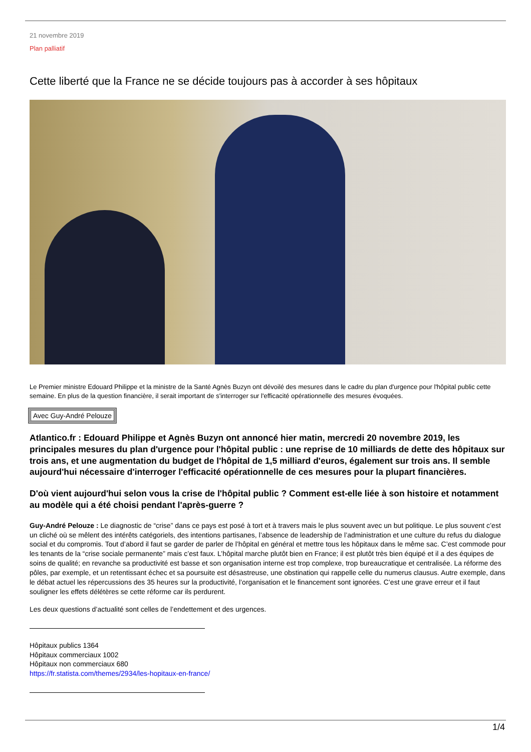21 novembre 2019
Plan palliatif
Cette liberté que la France ne se décide toujours pas à accorder à ses hôpitaux
Le Premier ministre Edouard Philippe et la ministre de la Santé Agnès Buzyn ont dévoilé des mesures dans le cadre du plan d'urgence pour l'hôpital public cette semaine. En plus de la question financière, il serait important de s'interroger sur l'efficacité opérationnelle des mesures évoquées.
Avec Guy-André Pelouze
Atlantico.fr : Edouard Philippe et Agnès Buzyn ont annoncé hier matin, mercredi 20 novembre 2019, les principales mesures du plan d'urgence pour l'hôpital public : une reprise de 10 milliards de dette des hôpitaux sur trois ans, et une augmentation du budget de l'hôpital de 1,5 milliard d'euros, également sur trois ans. Il semble aujourd'hui nécessaire d'interroger l'efficacité opérationnelle de ces mesures pour la plupart financières.
D'où vient aujourd'hui selon vous la crise de l'hôpital public ? Comment est-elle liée à son histoire et notamment au modèle qui a été choisi pendant l'après-guerre ?
Guy-André Pelouze : Le diagnostic de “crise” dans ce pays est posé à tort et à travers mais le plus souvent avec un but politique. Le plus souvent c’est un cliché où se mêlent des intérêts catégoriels, des intentions partisanes, l’absence de leadership de l’administration et une culture du refus du dialogue social et du compromis. Tout d’abord il faut se garder de parler de l’hôpital en général et mettre tous les hôpitaux dans le même sac. C’est commode pour les tenants de la “crise sociale permanente” mais c’est faux. L’hôpital marche plutôt bien en France; il est plutôt très bien équipé et il a des équipes de soins de qualité; en revanche sa productivité est basse et son organisation interne est trop complexe, trop bureaucratique et centralisée. La réforme des pôles, par exemple, et un retentissant échec et sa poursuite est désastreuse, une obstination qui rappelle celle du numerus clausus. Autre exemple, dans le débat actuel les répercussions des 35 heures sur la productivité, l’organisation et le financement sont ignorées. C’est une grave erreur et il faut souligner les effets délétères se cette réforme car ils perdurent.
Les deux questions d’actualité sont celles de l’endettement et des urgences.
Hôpitaux publics 1364
Hôpitaux commerciaux 1002
Hôpitaux non commerciaux 680
https://fr.statista.com/themes/2934/les-hopitaux-en-france/
1/4